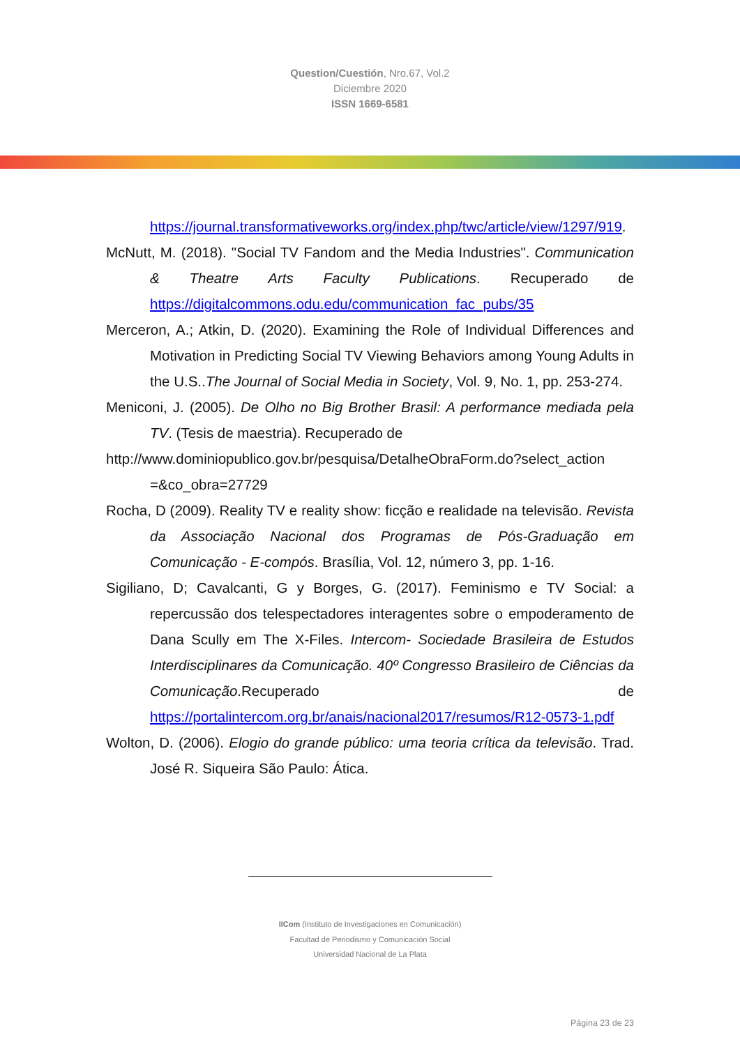Question/Cuestión, Nro.67, Vol.2
Diciembre 2020
ISSN 1669-6581
https://journal.transformativeworks.org/index.php/twc/article/view/1297/919.
McNutt, M. (2018). "Social TV Fandom and the Media Industries". Communication & Theatre Arts Faculty Publications. Recuperado de https://digitalcommons.odu.edu/communication_fac_pubs/35
Merceron, A.; Atkin, D. (2020). Examining the Role of Individual Differences and Motivation in Predicting Social TV Viewing Behaviors among Young Adults in the U.S..The Journal of Social Media in Society, Vol. 9, No. 1, pp. 253-274.
Meniconi, J. (2005). De Olho no Big Brother Brasil: A performance mediada pela TV. (Tesis de maestria). Recuperado de
http://www.dominiopublico.gov.br/pesquisa/DetalheObraForm.do?select_action =&co_obra=27729
Rocha, D (2009). Reality TV e reality show: ficção e realidade na televisão. Revista da Associação Nacional dos Programas de Pós-Graduação em Comunicação - E-compós. Brasília, Vol. 12, número 3, pp. 1-16.
Sigiliano, D; Cavalcanti, G y Borges, G. (2017). Feminismo e TV Social: a repercussão dos telespectadores interagentes sobre o empoderamento de Dana Scully em The X-Files. Intercom- Sociedade Brasileira de Estudos Interdisciplinares da Comunicação. 40º Congresso Brasileiro de Ciências da Comunicação.Recuperado de https://portalintercom.org.br/anais/nacional2017/resumos/R12-0573-1.pdf
Wolton, D. (2006). Elogio do grande público: uma teoria crítica da televisão. Trad. José R. Siqueira São Paulo: Ática.
IICom (Instituto de Investigaciones en Comunicación)
Facultad de Periodismo y Comunicación Social
Universidad Nacional de La Plata
Página 23 de 23